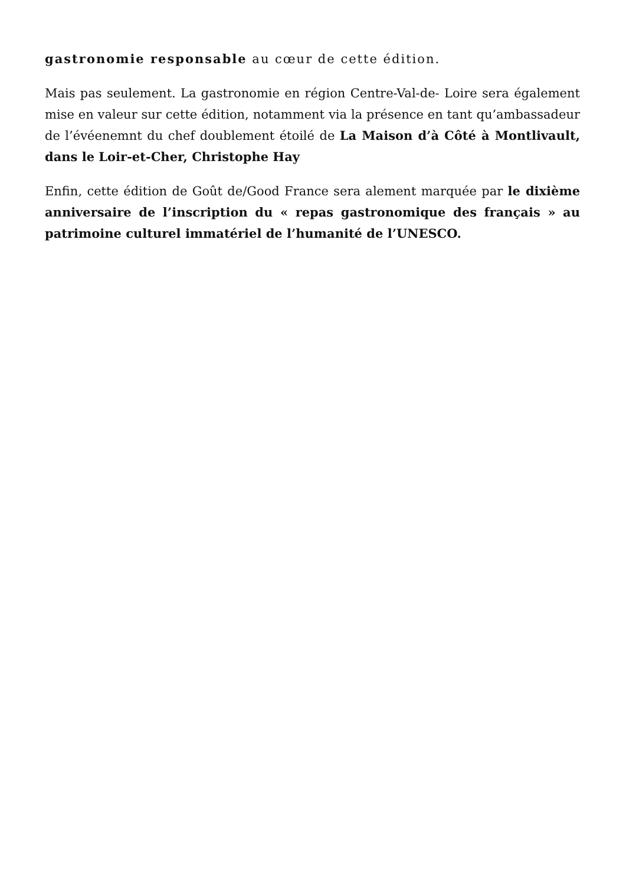gastronomie responsable au cœur de cette édition.
Mais pas seulement. La gastronomie en région Centre-Val-de- Loire sera également mise en valeur sur cette édition, notamment via la présence en tant qu’ambassadeur de l’évéenemnt du chef doublement étoilé de La Maison d’à Côté à Montlivault, dans le Loir-et-Cher, Christophe Hay
Enfin, cette édition de Goût de/Good France sera alement marquée par le dixième anniversaire de l’inscription du « repas gastronomique des français » au patrimoine culturel immatériel de l’humanité de l’UNESCO.